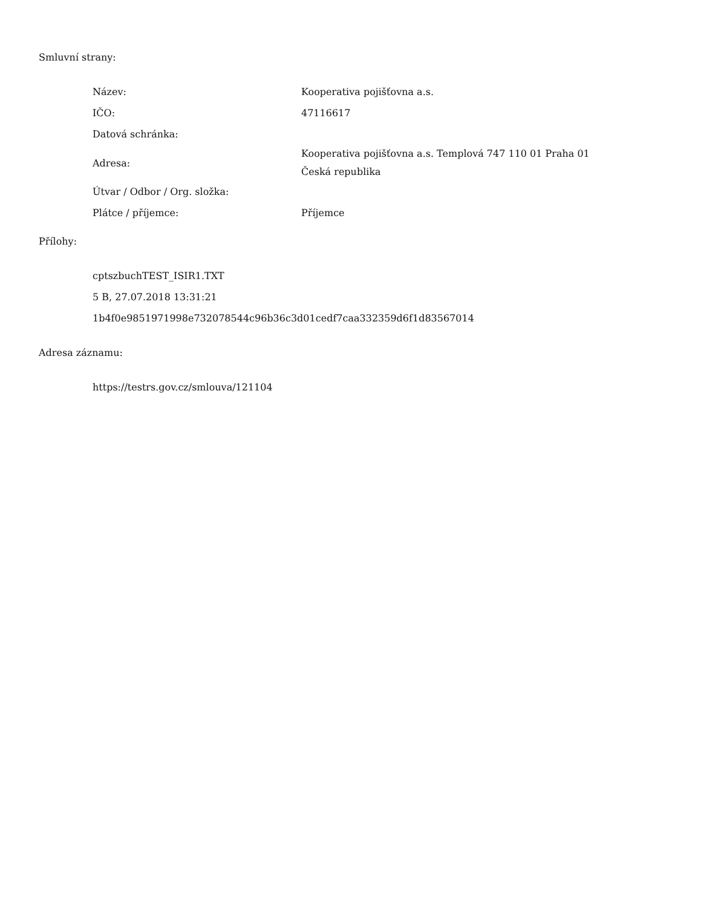Smluvní strany:
| Název: | Kooperativa pojišťovna a.s. |
| IČO: | 47116617 |
| Datová schránka: | |
| Adresa: | Kooperativa pojišťovna a.s. Templová 747 110 01 Praha 01 Česká republika |
| Útvar / Odbor / Org. složka: | |
| Plátce / příjemce: | Příjemce |
Přílohy:
cptszbuchTEST_ISIR1.TXT
5 B, 27.07.2018 13:31:21
1b4f0e9851971998e732078544c96b36c3d01cedf7caa332359d6f1d83567014
Adresa záznamu:
https://testrs.gov.cz/smlouva/121104